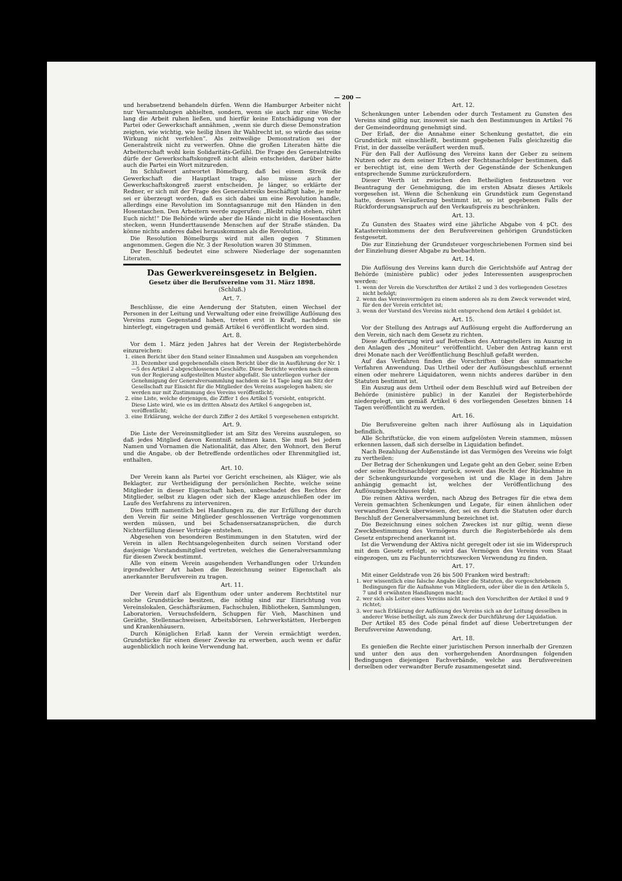— 200 —
und herabsetzend behandeln dürfen. Wenn die Hamburger Arbeiter nicht nur Versammlungen abhielten, sondern, wenn sie auch nur eine Woche lang die Arbeit ruhen ließen, und hierfür keine Entschädigung von der Partei oder Gewerkschaft annähmen, „wenn sie durch diese Demonstration zeigten, wie wichtig, wie heilig ihnen ihr Wahlrecht ist, so würde das seine Wirkung nicht verfehlen“. Als zeitweilige Demonstration sei der Generalstreik nicht zu verwerfen. Ohne die großen Literaten hätte die Arbeiterschaft wohl kein Solidaritäts-Gefühl. Die Frage des Generalstreiks dürfe der Gewerkschaftskongreß nicht allein entscheiden, darüber hätte auch die Partei ein Wort mitzureden.
Im Schlußwort antwortet Bömelburg, daß bei einem Streik die Gewerkschaft die Hauptlast trage, also müsse auch der Gewerkschaftskongreß zuerst entscheiden. Je länger, so erklärte der Redner, er sich mit der Frage des Generalstreiks beschäftigt habe, je mehr sei er überzeugt worden, daß es sich dabei um eine Revolution handle, allerdings eine Revolution im Sonntagsanzuge mit den Händen in den Hosentaschen. Den Arbeitern werde zugerufen: „Bleibt ruhig stehen, rührt Euch nicht!“ Die Behörde würde aber die Hände nicht in die Hosentaschen stecken, wenn Hunderttausende Menschen auf der Straße ständen. Da könne nichts anderes dabei herauskommen als die Revolution.
Die Resolution Bömelburgs wird mit allen gegen 7 Stimmen angenommen. Gegen die Nr. 3 der Resolution waren 30 Stimmen.
Der Beschluß bedeutet eine schwere Niederlage der sogenannten Literaten.
Das Gewerkvereinsgesetz in Belgien.
Gesetz über die Berufsvereine vom 31. März 1898.
(Schluß.)
Art. 7.
Beschlüsse, die eine Aenderung der Statuten, einen Wechsel der Personen in der Leitung und Verwaltung oder eine freiwillige Auflösung des Vereins zum Gegenstand haben, treten erst in Kraft, nachdem sie hinterlegt, eingetragen und gemäß Artikel 6 veröffentlicht worden sind.
Art. 8.
Vor dem 1. März jeden Jahres hat der Verein der Registerbehörde einzureichen:
1. einen Bericht über den Stand seiner Einnahmen und Ausgaben am vorgehenden 31. Dezember und gegebenenfalls einen Bericht über die in Ausführung der Nr. 1—5 des Artikel 2 abgeschlossenen Geschäfte. Diese Berichte werden nach einem von der Regierung aufgestellten Muster abgefaßt. Sie unterliegen vorher der Genehmigung der Generalversammlung nachdem sie 14 Tage lang am Sitz der Gesellschaft zur Einsicht für die Mitglieder des Vereins ausgelegen haben; sie werden nur mit Zustimmung des Vereins veröffentlicht;
2. eine Liste, welche derjenigen, die Ziffer 1 des Artikel 5 vorsieht, entspricht. Diese Liste wird, wie es im dritten Absatz des Artikel 6 angegeben ist, veröffentlicht;
3. eine Erklärung, welche der durch Ziffer 2 des Artikel 5 vorgesehenen entspricht.
Art. 9.
Die Liste der Vereinsmitglieder ist am Sitz des Vereins auszulegen, so daß jedes Mitglied davon Kenntniß nehmen kann. Sie muß bei jedem Namen und Vornamen die Nationalität, das Alter, den Wohnort, den Beruf und die Angabe, ob der Betreffende ordentliches oder Ehrenmitglied ist, enthalten.
Art. 10.
Der Verein kann als Partei vor Gericht erscheinen, als Kläger, wie als Beklagter, zur Vertheidigung der persönlichen Rechte, welche seine Mitglieder in dieser Eigenschaft haben, unbeschadet des Rechtes der Mitglieder, selbst zu klagen oder sich der Klage anzuschließen oder im Laufe des Verfahrens zu interveniren.
Dies trifft namentlich bei Handlungen zu, die zur Erfüllung der durch den Verein für seine Mitglieder geschlossenen Verträge vorgenommen werden müssen, und bei Schadensersatzansprüchen, die durch Nichterfüllung dieser Verträge entstehen.
Abgesehen von besonderen Bestimmungen in den Statuten, wird der Verein in allen Rechtsangelegenheiten durch seinen Vorstand oder dasjenige Vorstandsmitglied vertreten, welches die Generalversammlung für diesen Zweck bestimmt.
Alle von einem Verein ausgehenden Verhandlungen oder Urkunden irgendwelcher Art haben die Bezeichnung seiner Eigenschaft als anerkannter Berufsverein zu tragen.
Art. 11.
Der Verein darf als Eigenthum oder unter anderem Rechtstitel nur solche Grundstücke besitzen, die nöthig sind zur Einrichtung von Vereinslokalen, Geschäftsräumen, Fachschulen, Bibliotheken, Sammlungen, Laboratorien, Versuchsfeldern, Schuppen für Vieh, Maschinen und Geräthe, Stellennachweisen, Arbeitsbörsen, Lehrwerkstätten, Herbergen und Krankenhäusern.
Durch Königlichen Erlaß kann der Verein ermächtigt werden, Grundstücke für einen dieser Zwecke zu erwerben, auch wenn er dafür augenblicklich noch keine Verwendung hat.
Art. 12.
Schenkungen unter Lebenden oder durch Testament zu Gunsten des Vereins sind giltig nur, insoweit sie nach den Bestimmungen in Artikel 76 der Gemeindeordnung genehmigt sind.
Der Erlaß, der die Annahme einer Schenkung gestattet, die ein Grundstück mit einschließt, bestimmt gegebenen Falls gleichzeitig die Frist, in der dasselbe veräußert werden muß.
Für den Fall der Auflösung des Vereins kann der Geber zu seinem Nutzen oder zu dem seiner Erben oder Rechtsnachfolger bestimmen, daß er berechtigt ist, eine dem Werth der Gegenstände der Schenkungen entsprechende Summe zurückzufordern.
Dieser Werth ist zwischen den Betheiligten festzusetzen vor Beantragung der Genehmigung, die im ersten Absatz dieses Artikels vorgesehen ist. Wenn die Schenkung ein Grundstück zum Gegenstand hatte, dessen Veräußerung bestimmt ist, so ist gegebenen Falls der Rückforderungsanspruch auf den Verkaufspreis zu beschränken.
Art. 13.
Zu Gunsten des Staates wird eine jährliche Abgabe von 4 pCt. des Katastereinkommens der den Berufsvereinen gehörigen Grundstücken festgesetzt.
Die zur Einziehung der Grundsteuer vorgeschriebenen Formen sind bei der Einziehung dieser Abgabe zu beobachten.
Art. 14.
Die Auflösung des Vereins kann durch die Gerichtshöfe auf Antrag der Behörde (ministère public) oder jedes Interessenten ausgesprochen werden:
1. wenn der Verein die Vorschriften der Artikel 2 und 3 des vorliegenden Gesetzes nicht befolgt;
2. wenn das Vereinsvermögen zu einem anderen als zu dem Zweck verwendet wird, für den der Verein errichtet ist;
3. wenn der Vorstand des Vereins nicht entsprechend dem Artikel 4 gebildet ist.
Art. 15.
Vor der Stellung des Antrags auf Auflösung ergeht die Aufforderung an den Verein, sich nach dem Gesetz zu richten.
Diese Aufforderung wird auf Betreiben des Antragstellers im Auszug in den Anlagen des „Moniteur“ veröffentlicht. Ueber den Antrag kann erst drei Monate nach der Veröffentlichung Beschluß gefaßt werden.
Auf das Verfahren finden die Vorschriften über das summarische Verfahren Anwendung. Das Urtheil oder der Auflösungsbeschluß ernennt einen oder mehrere Liquidatoren, wenn nichts anderes darüber in den Statuten bestimmt ist.
Ein Auszug aus dem Urtheil oder dem Beschluß wird auf Betreiben der Behörde (ministère public) in der Kanzlei der Registerbehörde niedergelegt, um gemäß Artikel 6 des vorliegenden Gesetzes binnen 14 Tagen veröffentlicht zu werden.
Art. 16.
Die Berufsvereine gelten nach ihrer Auflösung als in Liquidation befindlich.
Alle Schriftstücke, die von einem aufgelösten Verein stammen, müssen erkennen lassen, daß sich derselbe in Liquidation befindet.
Nach Bezahlung der Außenstände ist das Vermögen des Vereins wie folgt zu vertheilen:
Der Betrag der Schenkungen und Legate geht an den Geber, seine Erben oder seine Rechtsnachfolger zurück, soweit das Recht der Rücknahme in der Schenkungsurkunde vorgesehen ist und die Klage in dem Jahre anhängig gemacht ist, welches der Veröffentlichung des Auflösungsbeschlusses folgt.
Die reinen Aktiva werden, nach Abzug des Betrages für die etwa dem Verein gemachten Schenkungen und Legate, für einen ähnlichen oder verwandten Zweck überwiesen, der, sei es durch die Statuten oder durch Beschluß der Generalversammlung bezeichnet ist.
Die Bezeichnung eines solchen Zweckes ist nur giltig, wenn diese Zweckbestimmung des Vermögens durch die Registerbehörde als dem Gesetz entsprechend anerkannt ist.
Ist die Verwendung der Aktiva nicht geregelt oder ist sie im Widerspruch mit dem Gesetz erfolgt, so wird das Vermögen des Vereins vom Staat eingezogen, um zu Fachunterrichtszwecken Verwendung zu finden.
Art. 17.
Mit einer Geldstrafe von 26 bis 500 Franken wird bestraft:
1. wer wissentlich eine falsche Angabe über die Statuten, die vorgeschriebenen Bedingungen für die Aufnahme von Mitgliedern, oder über die in den Artikeln 5, 7 und 8 erwähnten Handlungen macht;
2. wer sich als Leiter eines Vereins nicht nach den Vorschriften der Artikel 8 und 9 richtet;
3. wer nach Erklärung der Auflösung des Vereins sich an der Leitung desselben in anderer Weise betheiligt, als zum Zweck der Durchführung der Liquidation.
Der Artikel 85 des Code pénal findet auf diese Uebertretungen der Berufsvereine Anwendung.
Art. 18.
Es genießen die Rechte einer juristischen Person innerhalb der Grenzen und unter den aus den vorhergehenden Anordnungen folgenden Bedingungen diejenigen Fachverbände, welche aus Berufsvereinen derselben oder verwandter Berufe zusammengesetzt sind.